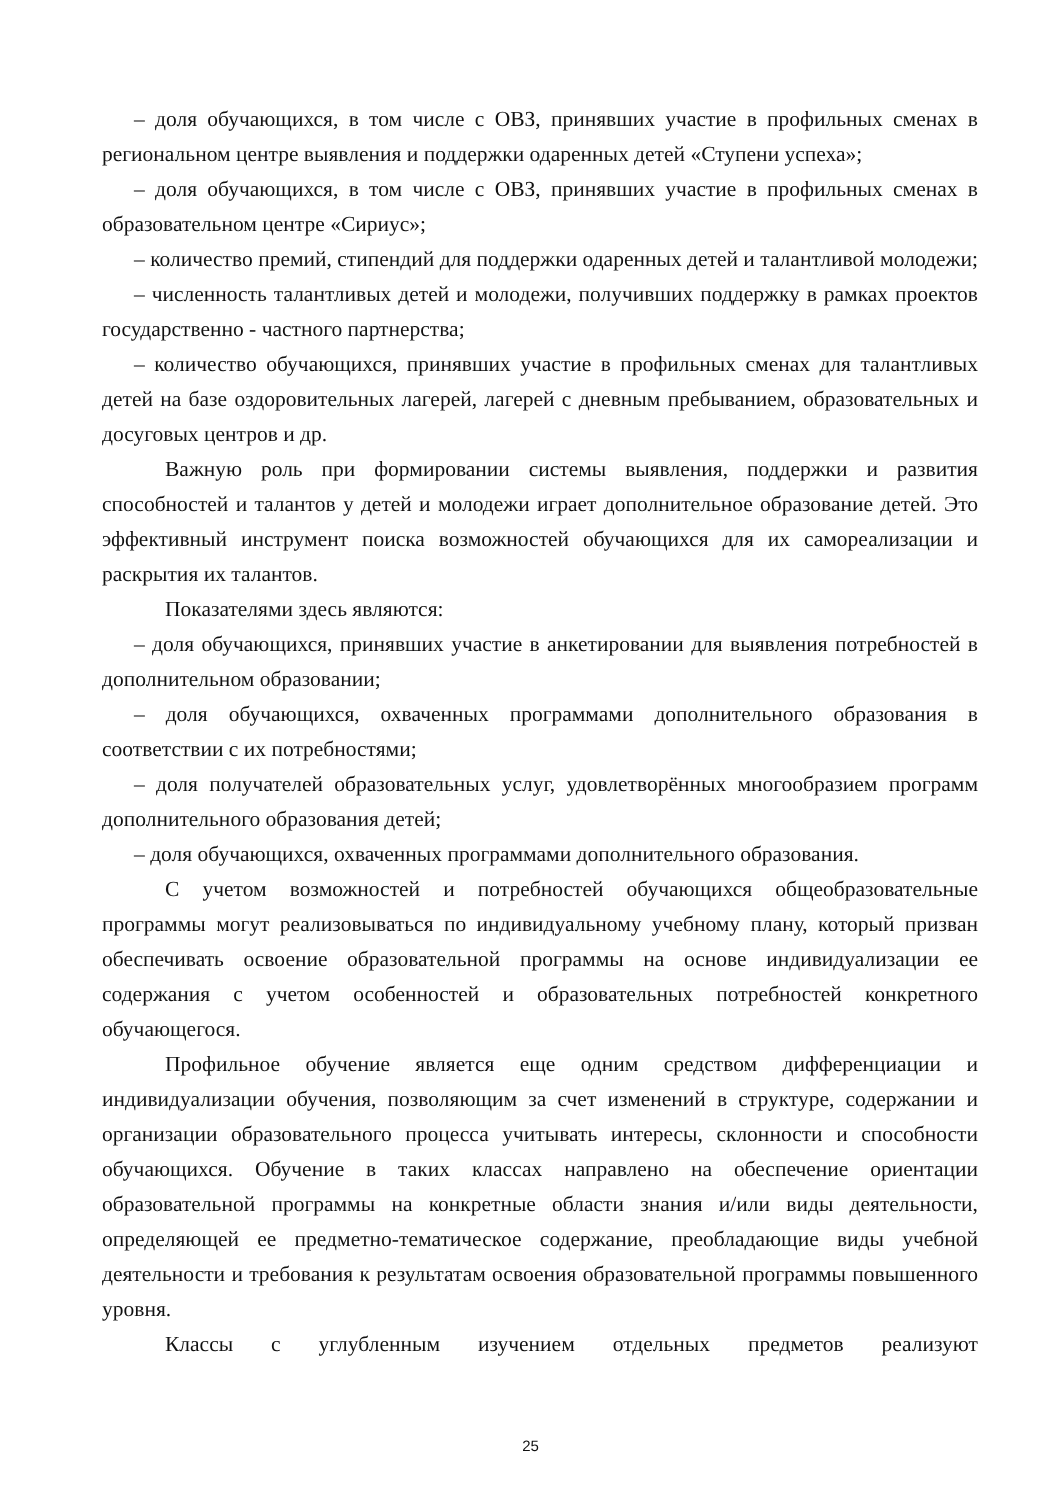– доля обучающихся, в том числе с ОВЗ, принявших участие в профильных сменах в региональном центре выявления и поддержки одаренных детей «Ступени успеха»;
– доля обучающихся, в том числе с ОВЗ, принявших участие в профильных сменах в образовательном центре «Сириус»;
– количество премий, стипендий для поддержки одаренных детей и талантливой молодежи;
– численность талантливых детей и молодежи, получивших поддержку в рамках проектов государственно - частного партнерства;
– количество обучающихся, принявших участие в профильных сменах для талантливых детей на базе оздоровительных лагерей, лагерей с дневным пребыванием, образовательных и досуговых центров и др.
Важную роль при формировании системы выявления, поддержки и развития способностей и талантов у детей и молодежи играет дополнительное образование детей. Это эффективный инструмент поиска возможностей обучающихся для их самореализации и раскрытия их талантов.
Показателями здесь являются:
– доля обучающихся, принявших участие в анкетировании для выявления потребностей в дополнительном образовании;
– доля обучающихся, охваченных программами дополнительного образования в соответствии с их потребностями;
– доля получателей образовательных услуг, удовлетворённых многообразием программ дополнительного образования детей;
– доля обучающихся, охваченных программами дополнительного образования.
С учетом возможностей и потребностей обучающихся общеобразовательные программы могут реализовываться по индивидуальному учебному плану, который призван обеспечивать освоение образовательной программы на основе индивидуализации ее содержания с учетом особенностей и образовательных потребностей конкретного обучающегося.
Профильное обучение является еще одним средством дифференциации и индивидуализации обучения, позволяющим за счет изменений в структуре, содержании и организации образовательного процесса учитывать интересы, склонности и способности обучающихся. Обучение в таких классах направлено на обеспечение ориентации образовательной программы на конкретные области знания и/или виды деятельности, определяющей ее предметно-тематическое содержание, преобладающие виды учебной деятельности и требования к результатам освоения образовательной программы повышенного уровня.
Классы с углубленным изучением отдельных предметов реализуют
25